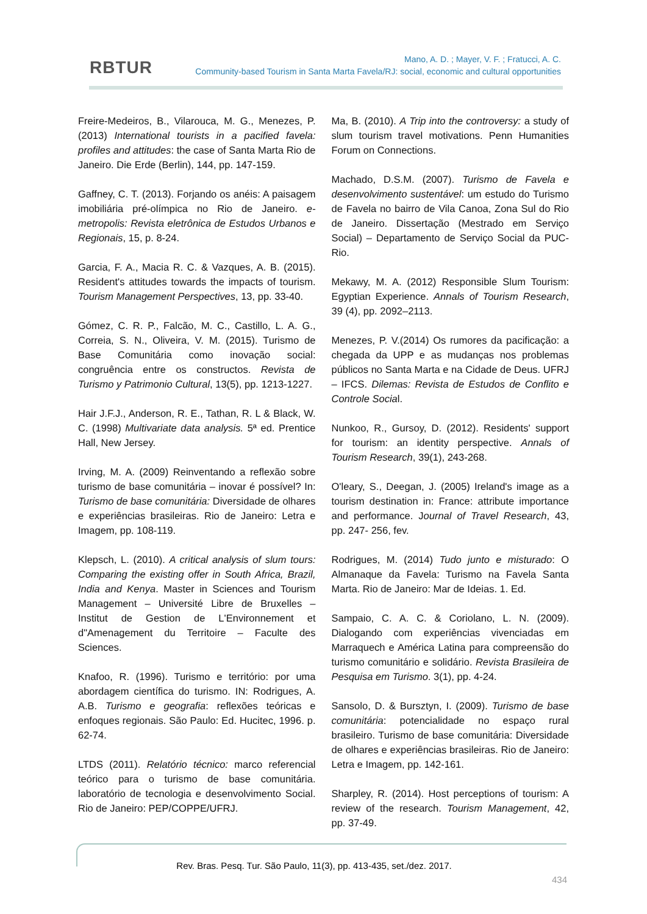RBTUR
Mano, A. D. ; Mayer, V. F. ; Fratucci, A. C.
Community-based Tourism in Santa Marta Favela/RJ: social, economic and cultural opportunities
Freire-Medeiros, B., Vilarouca, M. G., Menezes, P. (2013) International tourists in a pacified favela: profiles and attitudes: the case of Santa Marta Rio de Janeiro. Die Erde (Berlin), 144, pp. 147-159.
Gaffney, C. T. (2013). Forjando os anéis: A paisagem imobiliária pré-olímpica no Rio de Janeiro. e-metropolis: Revista eletrônica de Estudos Urbanos e Regionais, 15, p. 8-24.
Garcia, F. A., Macia R. C. & Vazques, A. B. (2015). Resident's attitudes towards the impacts of tourism. Tourism Management Perspectives, 13, pp. 33-40.
Gómez, C. R. P., Falcão, M. C., Castillo, L. A. G., Correia, S. N., Oliveira, V. M. (2015). Turismo de Base Comunitária como inovação social: congruência entre os constructos. Revista de Turismo y Patrimonio Cultural, 13(5), pp. 1213-1227.
Hair J.F.J., Anderson, R. E., Tathan, R. L & Black, W. C. (1998) Multivariate data analysis. 5ª ed. Prentice Hall, New Jersey.
Irving, M. A. (2009) Reinventando a reflexão sobre turismo de base comunitária – inovar é possível? In: Turismo de base comunitária: Diversidade de olhares e experiências brasileiras. Rio de Janeiro: Letra e Imagem, pp. 108-119.
Klepsch, L. (2010). A critical analysis of slum tours: Comparing the existing offer in South Africa, Brazil, India and Kenya. Master in Sciences and Tourism Management – Université Libre de Bruxelles – Institut de Gestion de L'Environnement et d"Amenagement du Territoire – Faculte des Sciences.
Knafoo, R. (1996). Turismo e território: por uma abordagem científica do turismo. IN: Rodrigues, A. A.B. Turismo e geografia: reflexões teóricas e enfoques regionais. São Paulo: Ed. Hucitec, 1996. p. 62-74.
LTDS (2011). Relatório técnico: marco referencial teórico para o turismo de base comunitária. laboratório de tecnologia e desenvolvimento Social. Rio de Janeiro: PEP/COPPE/UFRJ.
Ma, B. (2010). A Trip into the controversy: a study of slum tourism travel motivations. Penn Humanities Forum on Connections.
Machado, D.S.M. (2007). Turismo de Favela e desenvolvimento sustentável: um estudo do Turismo de Favela no bairro de Vila Canoa, Zona Sul do Rio de Janeiro. Dissertação (Mestrado em Serviço Social) – Departamento de Serviço Social da PUC-Rio.
Mekawy, M. A. (2012) Responsible Slum Tourism: Egyptian Experience. Annals of Tourism Research, 39 (4), pp. 2092–2113.
Menezes, P. V.(2014) Os rumores da pacificação: a chegada da UPP e as mudanças nos problemas públicos no Santa Marta e na Cidade de Deus. UFRJ – IFCS. Dilemas: Revista de Estudos de Conflito e Controle Social.
Nunkoo, R., Gursoy, D. (2012). Residents' support for tourism: an identity perspective. Annals of Tourism Research, 39(1), 243-268.
O'leary, S., Deegan, J. (2005) Ireland's image as a tourism destination in: France: attribute importance and performance. Journal of Travel Research, 43, pp. 247- 256, fev.
Rodrigues, M. (2014) Tudo junto e misturado: O Almanaque da Favela: Turismo na Favela Santa Marta. Rio de Janeiro: Mar de Ideias. 1. Ed.
Sampaio, C. A. C. & Coriolano, L. N. (2009). Dialogando com experiências vivenciadas em Marraquech e América Latina para compreensão do turismo comunitário e solidário. Revista Brasileira de Pesquisa em Turismo. 3(1), pp. 4-24.
Sansolo, D. & Bursztyn, I. (2009). Turismo de base comunitária: potencialidade no espaço rural brasileiro. Turismo de base comunitária: Diversidade de olhares e experiências brasileiras. Rio de Janeiro: Letra e Imagem, pp. 142-161.
Sharpley, R. (2014). Host perceptions of tourism: A review of the research. Tourism Management, 42, pp. 37-49.
Rev. Bras. Pesq. Tur. São Paulo, 11(3), pp. 413-435, set./dez. 2017.
434